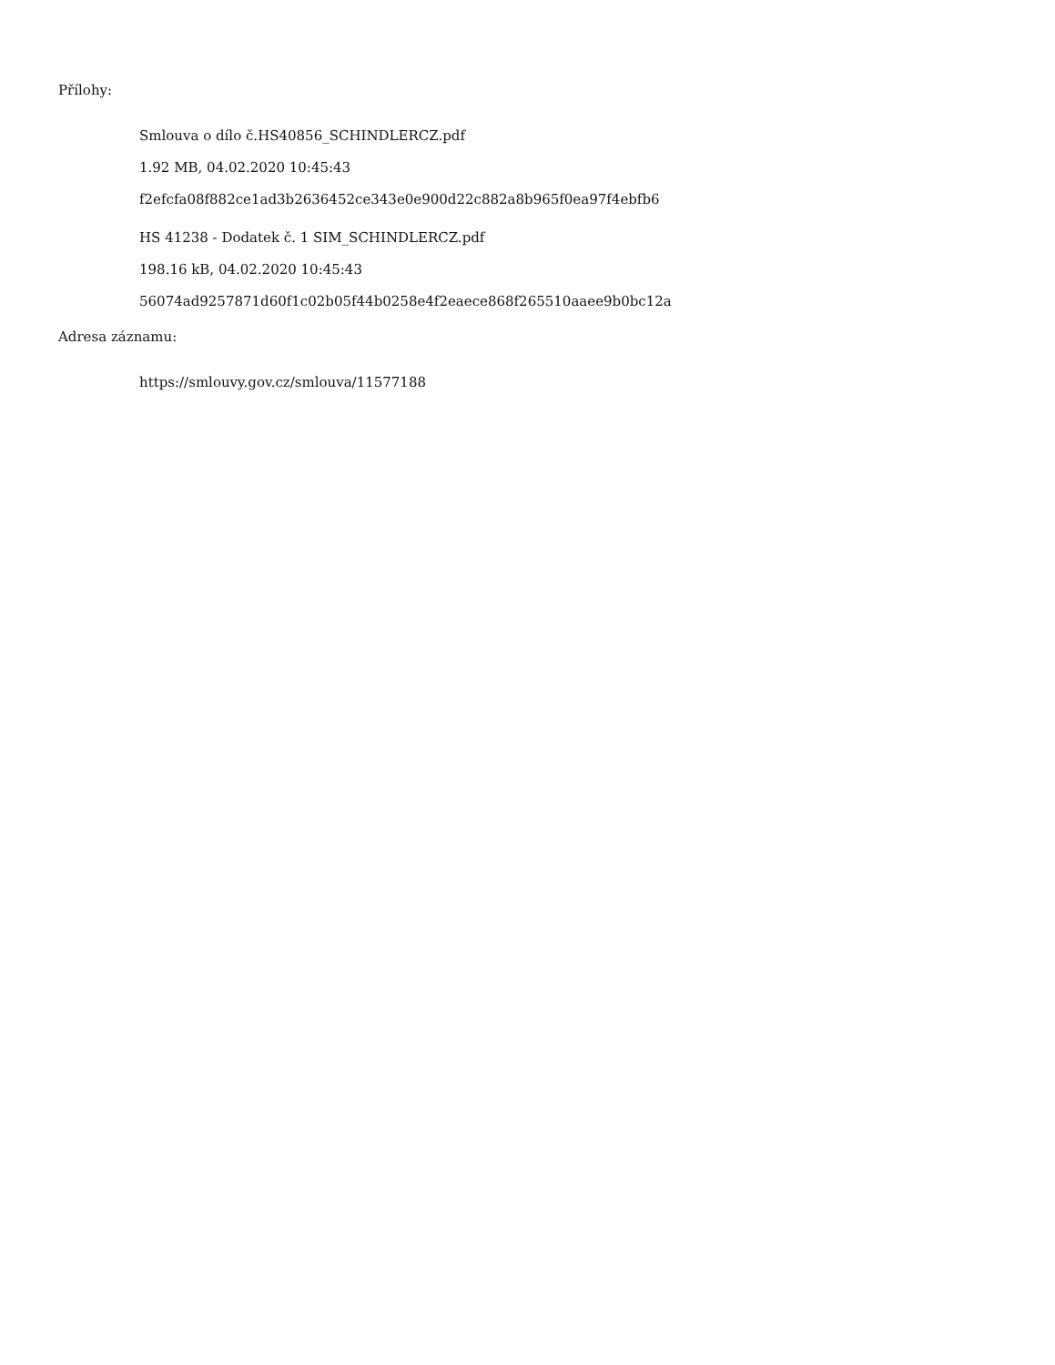Přílohy:
Smlouva o dílo č.HS40856_SCHINDLERCZ.pdf
1.92 MB, 04.02.2020 10:45:43
f2efcfa08f882ce1ad3b2636452ce343e0e900d22c882a8b965f0ea97f4ebfb6
HS 41238 - Dodatek č. 1 SIM_SCHINDLERCZ.pdf
198.16 kB, 04.02.2020 10:45:43
56074ad9257871d60f1c02b05f44b0258e4f2eaece868f265510aaee9b0bc12a
Adresa záznamu:
https://smlouvy.gov.cz/smlouva/11577188